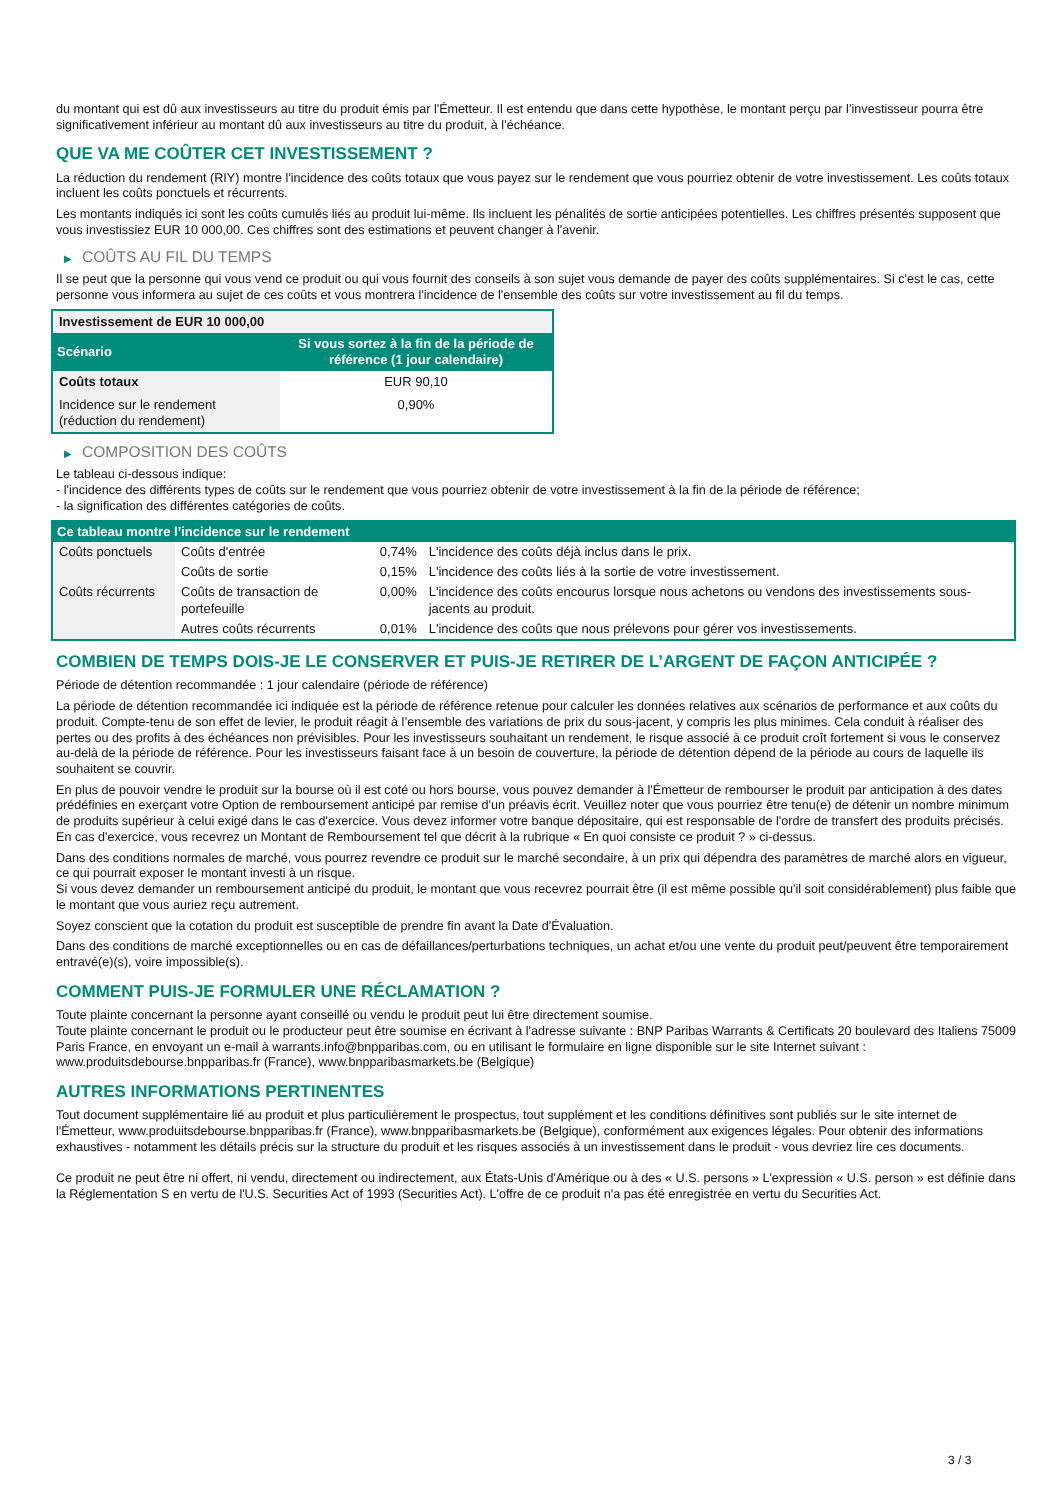du montant qui est dû aux investisseurs au titre du produit émis par l'Émetteur. Il est entendu que dans cette hypothèse, le montant perçu par l’investisseur pourra être significativement inférieur au montant dû aux investisseurs au titre du produit, à l’échéance.
QUE VA ME COÛTER CET INVESTISSEMENT ?
La réduction du rendement (RIY) montre l'incidence des coûts totaux que vous payez sur le rendement que vous pourriez obtenir de votre investissement. Les coûts totaux incluent les coûts ponctuels et récurrents.
Les montants indiqués ici sont les coûts cumulés liés au produit lui-même. Ils incluent les pénalités de sortie anticipées potentielles. Les chiffres présentés supposent que vous investissiez EUR 10 000,00. Ces chiffres sont des estimations et peuvent changer à l'avenir.
▶ COÛTS AU FIL DU TEMPS
Il se peut que la personne qui vous vend ce produit ou qui vous fournit des conseils à son sujet vous demande de payer des coûts supplémentaires. Si c'est le cas, cette personne vous informera au sujet de ces coûts et vous montrera l'incidence de l'ensemble des coûts sur votre investissement au fil du temps.
| Investissement de EUR 10 000,00 | |
| --- | --- |
| Scénario | Si vous sortez à la fin de la période de référence (1 jour calendaire) |
| Coûts totaux | EUR 90,10 |
| Incidence sur le rendement (réduction du rendement) | 0,90% |
▶ COMPOSITION DES COÛTS
Le tableau ci-dessous indique:
- l'incidence des différents types de coûts sur le rendement que vous pourriez obtenir de votre investissement à la fin de la période de référence;
- la signification des différentes catégories de coûts.
| Ce tableau montre l’incidence sur le rendement | | | |
| --- | --- | --- | --- |
| Coûts ponctuels | Coûts d'entrée | 0,74% | L'incidence des coûts déjà inclus dans le prix. |
| | Coûts de sortie | 0,15% | L'incidence des coûts liés à la sortie de votre investissement. |
| Coûts récurrents | Coûts de transaction de portefeuille | 0,00% | L'incidence des coûts encourus lorsque nous achetons ou vendons des investissements sous-jacents au produit. |
| | Autres coûts récurrents | 0,01% | L'incidence des coûts que nous prélevons pour gérer vos investissements. |
COMBIEN DE TEMPS DOIS-JE LE CONSERVER ET PUIS-JE RETIRER DE L’ARGENT DE FAÇON ANTICIPÉE ?
Période de détention recommandée : 1 jour calendaire (période de référence)
La période de détention recommandée ici indiquée est la période de référence retenue pour calculer les données relatives aux scénarios de performance et aux coûts du produit. Compte-tenu de son effet de levier, le produit réagit à l’ensemble des variations de prix du sous-jacent, y compris les plus minimes. Cela conduit à réaliser des pertes ou des profits à des échéances non prévisibles. Pour les investisseurs souhaitant un rendement, le risque associé à ce produit croît fortement si vous le conservez au-delà de la période de référence. Pour les investisseurs faisant face à un besoin de couverture, la période de détention dépend de la période au cours de laquelle ils souhaitent se couvrir.
En plus de pouvoir vendre le produit sur la bourse où il est coté ou hors bourse, vous pouvez demander à l'Émetteur de rembourser le produit par anticipation à des dates prédéfinies en exerçant votre Option de remboursement anticipé par remise d'un préavis écrit. Veuillez noter que vous pourriez être tenu(e) de détenir un nombre minimum de produits supérieur à celui exigé dans le cas d'exercice. Vous devez informer votre banque dépositaire, qui est responsable de l'ordre de transfert des produits précisés. En cas d'exercice, vous recevrez un Montant de Remboursement tel que décrit à la rubrique « En quoi consiste ce produit ? » ci-dessus.
Dans des conditions normales de marché, vous pourrez revendre ce produit sur le marché secondaire, à un prix qui dépendra des paramètres de marché alors en vigueur, ce qui pourrait exposer le montant investi à un risque.
Si vous devez demander un remboursement anticipé du produit, le montant que vous recevrez pourrait être (il est même possible qu'il soit considérablement) plus faible que le montant que vous auriez reçu autrement.
Soyez conscient que la cotation du produit est susceptible de prendre fin avant la Date d'Évaluation.
Dans des conditions de marché exceptionnelles ou en cas de défaillances/perturbations techniques, un achat et/ou une vente du produit peut/peuvent être temporairement entravé(e)(s), voire impossible(s).
COMMENT PUIS-JE FORMULER UNE RÉCLAMATION ?
Toute plainte concernant la personne ayant conseillé ou vendu le produit peut lui être directement soumise.
Toute plainte concernant le produit ou le producteur peut être soumise en écrivant à l'adresse suivante : BNP Paribas Warrants & Certificats 20 boulevard des Italiens 75009 Paris France, en envoyant un e-mail à warrants.info@bnpparibas.com, ou en utilisant le formulaire en ligne disponible sur le site Internet suivant : www.produitsdebourse.bnpparibas.fr (France), www.bnpparibasmarkets.be (Belgique)
AUTRES INFORMATIONS PERTINENTES
Tout document supplémentaire lié au produit et plus particulièrement le prospectus, tout supplément et les conditions définitives sont publiés sur le site internet de l'Émetteur, www.produitsdebourse.bnpparibas.fr (France), www.bnpparibasmarkets.be (Belgique), conformément aux exigences légales. Pour obtenir des informations exhaustives - notamment les détails précis sur la structure du produit et les risques associés à un investissement dans le produit - vous devriez lire ces documents.
Ce produit ne peut être ni offert, ni vendu, directement ou indirectement, aux États-Unis d'Amérique ou à des « U.S. persons » L'expression « U.S. person » est définie dans la Réglementation S en vertu de l'U.S. Securities Act of 1993 (Securities Act). L'offre de ce produit n'a pas été enregistrée en vertu du Securities Act.
3 / 3